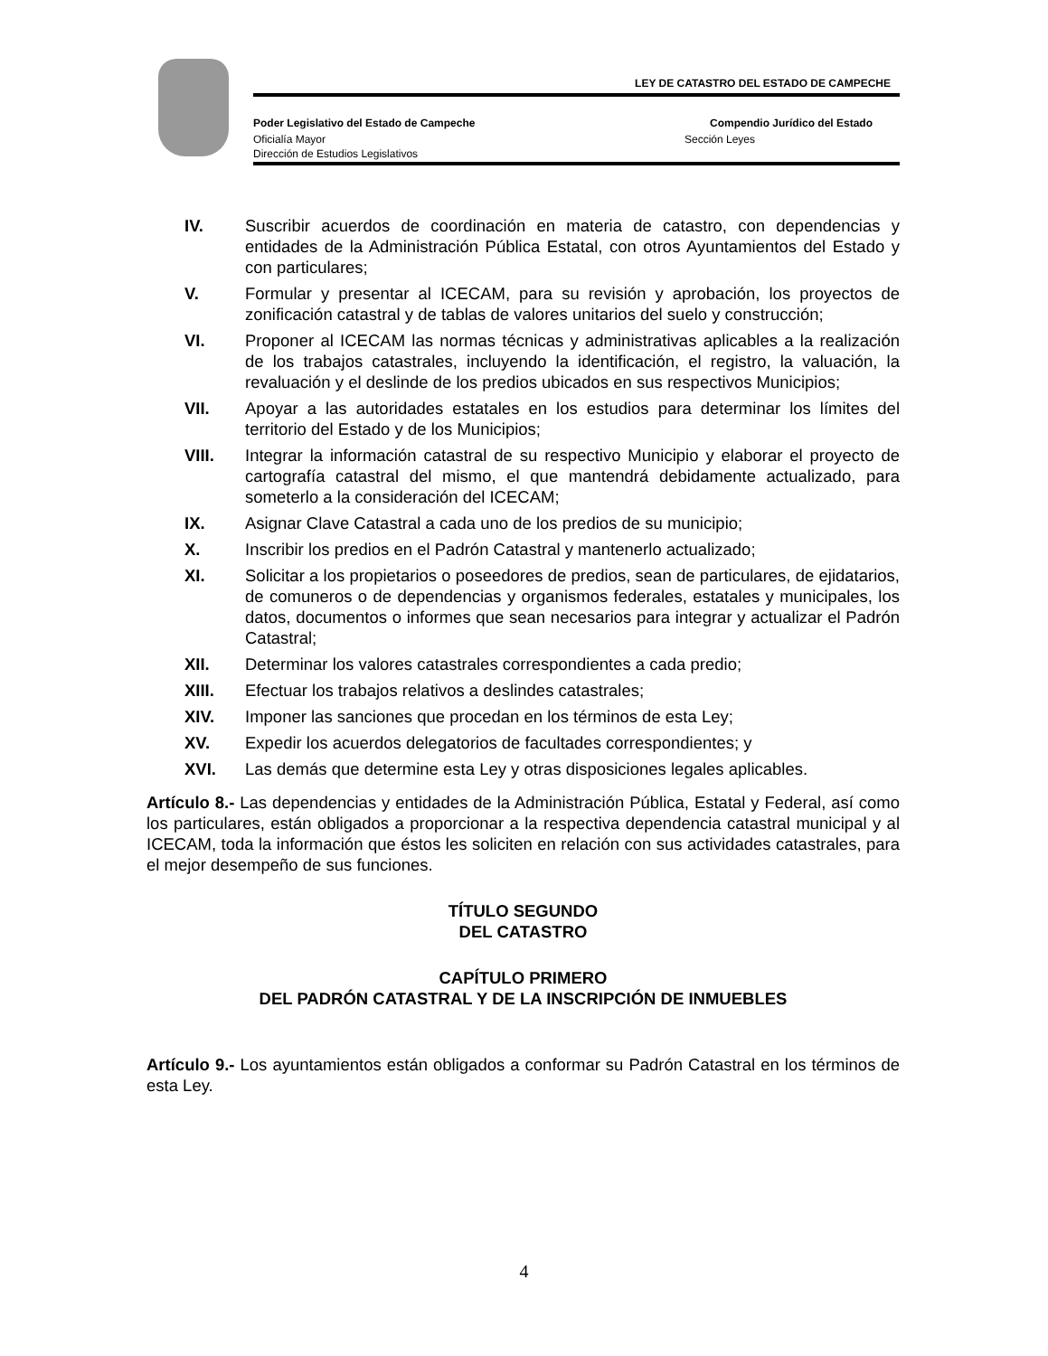LEY DE CATASTRO DEL ESTADO DE CAMPECHE
Poder Legislativo del Estado de Campeche Compendio Jurídico del Estado
Oficialía Mayor Sección Leyes
Dirección de Estudios Legislativos
IV. Suscribir acuerdos de coordinación en materia de catastro, con dependencias y entidades de la Administración Pública Estatal, con otros Ayuntamientos del Estado y con particulares;
V. Formular y presentar al ICECAM, para su revisión y aprobación, los proyectos de zonificación catastral y de tablas de valores unitarios del suelo y construcción;
VI. Proponer al ICECAM las normas técnicas y administrativas aplicables a la realización de los trabajos catastrales, incluyendo la identificación, el registro, la valuación, la revaluación y el deslinde de los predios ubicados en sus respectivos Municipios;
VII. Apoyar a las autoridades estatales en los estudios para determinar los límites del territorio del Estado y de los Municipios;
VIII. Integrar la información catastral de su respectivo Municipio y elaborar el proyecto de cartografía catastral del mismo, el que mantendrá debidamente actualizado, para someterlo a la consideración del ICECAM;
IX. Asignar Clave Catastral a cada uno de los predios de su municipio;
X. Inscribir los predios en el Padrón Catastral y mantenerlo actualizado;
XI. Solicitar a los propietarios o poseedores de predios, sean de particulares, de ejidatarios, de comuneros o de dependencias y organismos federales, estatales y municipales, los datos, documentos o informes que sean necesarios para integrar y actualizar el Padrón Catastral;
XII. Determinar los valores catastrales correspondientes a cada predio;
XIII. Efectuar los trabajos relativos a deslindes catastrales;
XIV. Imponer las sanciones que procedan en los términos de esta Ley;
XV. Expedir los acuerdos delegatorios de facultades correspondientes; y
XVI. Las demás que determine esta Ley y otras disposiciones legales aplicables.
Artículo 8.- Las dependencias y entidades de la Administración Pública, Estatal y Federal, así como los particulares, están obligados a proporcionar a la respectiva dependencia catastral municipal y al ICECAM, toda la información que éstos les soliciten en relación con sus actividades catastrales, para el mejor desempeño de sus funciones.
TÍTULO SEGUNDO
DEL CATASTRO
CAPÍTULO PRIMERO
DEL PADRÓN CATASTRAL Y DE LA INSCRIPCIÓN DE INMUEBLES
Artículo 9.- Los ayuntamientos están obligados a conformar su Padrón Catastral en los términos de esta Ley.
4